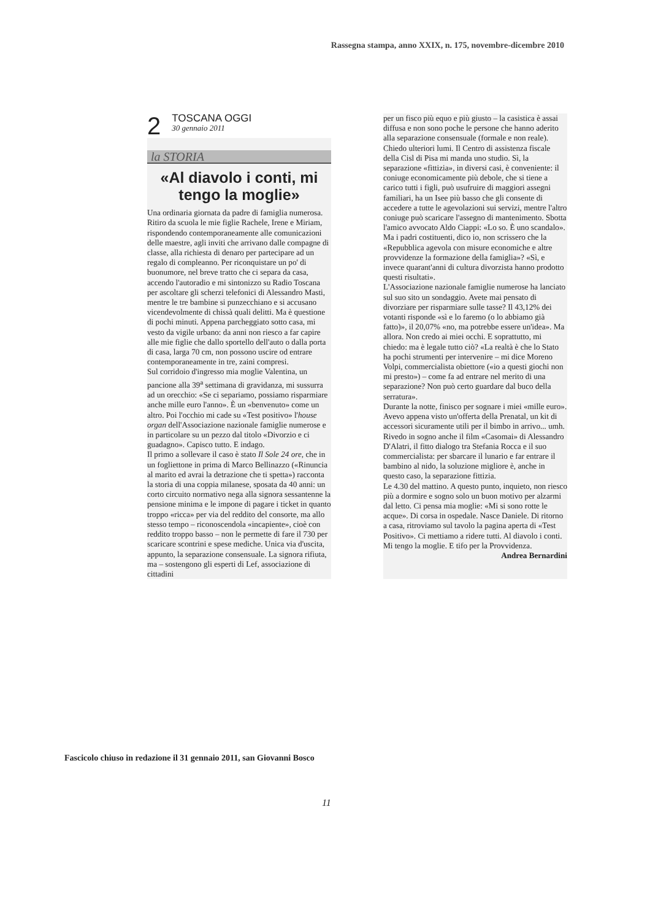Rassegna stampa, anno XXIX, n. 175, novembre-dicembre 2010
2
TOSCANA OGGI
30 gennaio 2011
la STORIA
«Al diavolo i conti, mi tengo la moglie»
Una ordinaria giornata da padre di famiglia numerosa. Ritiro da scuola le mie figlie Rachele, Irene e Miriam, rispondendo contemporaneamente alle comunicazioni delle maestre, agli inviti che arrivano dalle compagne di classe, alla richiesta di denaro per partecipare ad un regalo di compleanno. Per riconquistare un po' di buonumore, nel breve tratto che ci separa da casa, accendo l'autoradio e mi sintonizzo su Radio Toscana per ascoltare gli scherzi telefonici di Alessandro Masti, mentre le tre bambine si punzecchiano e si accusano vicendevolmente di chissà quali delitti. Ma è questione di pochi minuti. Appena parcheggiato sotto casa, mi vesto da vigile urbano: da anni non riesco a far capire alle mie figlie che dallo sportello dell'auto o dalla porta di casa, larga 70 cm, non possono uscire od entrare contemporaneamente in tre, zaini compresi.
Sul corridoio d'ingresso mia moglie Valentina, un pancione alla 39<sup>a</sup> settimana di gravidanza, mi sussurra ad un orecchio: «Se ci separiamo, possiamo risparmiare anche mille euro l'anno». È un «benvenuto» come un altro. Poi l'occhio mi cade su «Test positivo» l'house organ dell'Associazione nazionale famiglie numerose e in particolare su un pezzo dal titolo «Divorzio e ci guadagno». Capisco tutto. E indago.
Il primo a sollevare il caso è stato Il Sole 24 ore, che in un fogliettone in prima di Marco Bellinazzo («Rinuncia al marito ed avrai la detrazione che ti spetta») racconta la storia di una coppia milanese, sposata da 40 anni: un corto circuito normativo nega alla signora sessantenne la pensione minima e le impone di pagare i ticket in quanto troppo «ricca» per via del reddito del consorte, ma allo stesso tempo – riconoscendola «incapiente», cioè con reddito troppo basso – non le permette di fare il 730 per scaricare scontrini e spese mediche. Unica via d'uscita, appunto, la separazione consensuale. La signora rifiuta, ma – sostengono gli esperti di Lef, associazione di cittadini
per un fisco più equo e più giusto – la casistica è assai diffusa e non sono poche le persone che hanno aderito alla separazione consensuale (formale e non reale).
Chiedo ulteriori lumi. Il Centro di assistenza fiscale della Cisl di Pisa mi manda uno studio. Sì, la separazione «fittizia», in diversi casi, è conveniente: il coniuge economicamente più debole, che si tiene a carico tutti i figli, può usufruire di maggiori assegni familiari, ha un Isee più basso che gli consente di accedere a tutte le agevolazioni sui servizi, mentre l'altro coniuge può scaricare l'assegno di mantenimento. Sbotta l'amico avvocato Aldo Ciappi: «Lo so. È uno scandalo». Ma i padri costituenti, dico io, non scrissero che la «Repubblica agevola con misure economiche e altre provvidenze la formazione della famiglia»? «Sì, e invece quarant'anni di cultura divorzista hanno prodotto questi risultati».
L'Associazione nazionale famiglie numerose ha lanciato sul suo sito un sondaggio. Avete mai pensato di divorziare per risparmiare sulle tasse? Il 43,12% dei votanti risponde «sì e lo faremo (o lo abbiamo già fatto)», il 20,07% «no, ma potrebbe essere un'idea». Ma allora. Non credo ai miei occhi. E soprattutto, mi chiedo: ma è legale tutto ciò? «La realtà è che lo Stato ha pochi strumenti per intervenire – mi dice Moreno Volpi, commercialista obiettore («io a questi giochi non mi presto») – come fa ad entrare nel merito di una separazione? Non può certo guardare dal buco della serratura».
Durante la notte, finisco per sognare i miei «mille euro». Avevo appena visto un'offerta della Prenatal, un kit di accessori sicuramente utili per il bimbo in arrivo... umh. Rivedo in sogno anche il film «Casomai» di Alessandro D'Alatri, il fitto dialogo tra Stefania Rocca e il suo commercialista: per sbarcare il lunario e far entrare il bambino al nido, la soluzione migliore è, anche in questo caso, la separazione fittizia.
Le 4.30 del mattino. A questo punto, inquieto, non riesco più a dormire e sogno solo un buon motivo per alzarmi dal letto. Ci pensa mia moglie: «Mi si sono rotte le acque». Di corsa in ospedale. Nasce Daniele. Di ritorno a casa, ritroviamo sul tavolo la pagina aperta di «Test Positivo». Ci mettiamo a ridere tutti. Al diavolo i conti. Mi tengo la moglie. E tifo per la Provvidenza.
Andrea Bernardini
Fascicolo chiuso in redazione il 31 gennaio 2011, san Giovanni Bosco
11